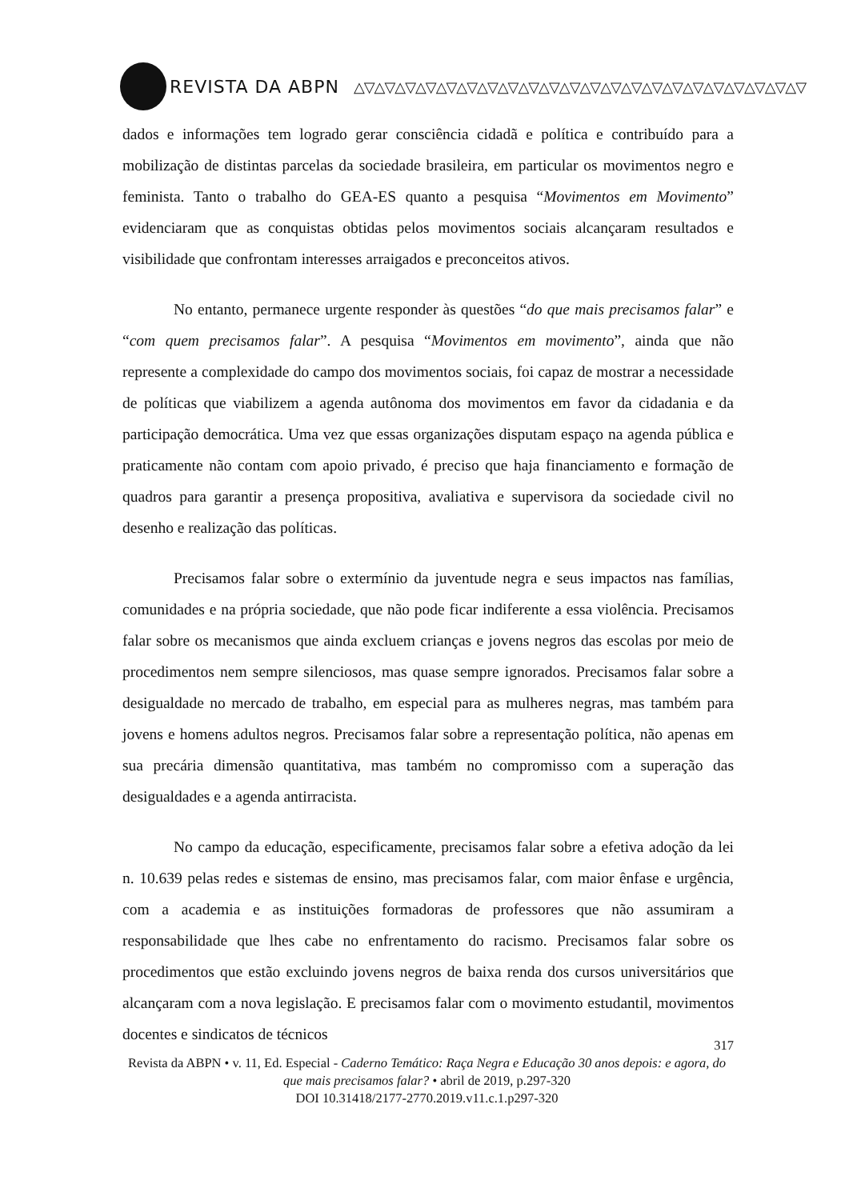REVISTA DA ABPN △▽△▽△▽△▽△▽△▽△▽△▽△▽△▽△▽△▽△▽△▽△▽△▽△▽△▽△▽△▽△▽△▽
dados e informações tem logrado gerar consciência cidadã e política e contribuído para a mobilização de distintas parcelas da sociedade brasileira, em particular os movimentos negro e feminista. Tanto o trabalho do GEA-ES quanto a pesquisa “Movimentos em Movimento” evidenciaram que as conquistas obtidas pelos movimentos sociais alcançaram resultados e visibilidade que confrontam interesses arraigados e preconceitos ativos.
No entanto, permanece urgente responder às questões “do que mais precisamos falar” e “com quem precisamos falar”. A pesquisa “Movimentos em movimento”, ainda que não represente a complexidade do campo dos movimentos sociais, foi capaz de mostrar a necessidade de políticas que viabilizem a agenda autônoma dos movimentos em favor da cidadania e da participação democrática. Uma vez que essas organizações disputam espaço na agenda pública e praticamente não contam com apoio privado, é preciso que haja financiamento e formação de quadros para garantir a presença propositiva, avaliativa e supervisora da sociedade civil no desenho e realização das políticas.
Precisamos falar sobre o extermínio da juventude negra e seus impactos nas famílias, comunidades e na própria sociedade, que não pode ficar indiferente a essa violência. Precisamos falar sobre os mecanismos que ainda excluem crianças e jovens negros das escolas por meio de procedimentos nem sempre silenciosos, mas quase sempre ignorados. Precisamos falar sobre a desigualdade no mercado de trabalho, em especial para as mulheres negras, mas também para jovens e homens adultos negros. Precisamos falar sobre a representação política, não apenas em sua precária dimensão quantitativa, mas também no compromisso com a superação das desigualdades e a agenda antirracista.
No campo da educação, especificamente, precisamos falar sobre a efetiva adoção da lei n. 10.639 pelas redes e sistemas de ensino, mas precisamos falar, com maior ênfase e urgência, com a academia e as instituições formadoras de professores que não assumiram a responsabilidade que lhes cabe no enfrentamento do racismo. Precisamos falar sobre os procedimentos que estão excluindo jovens negros de baixa renda dos cursos universitários que alcançaram com a nova legislação. E precisamos falar com o movimento estudantil, movimentos docentes e sindicatos de técnicos
317
Revista da ABPN • v. 11, Ed. Especial - Caderno Temático: Raça Negra e Educação 30 anos depois: e agora, do que mais precisamos falar? • abril de 2019, p.297-320
DOI 10.31418/2177-2770.2019.v11.c.1.p297-320